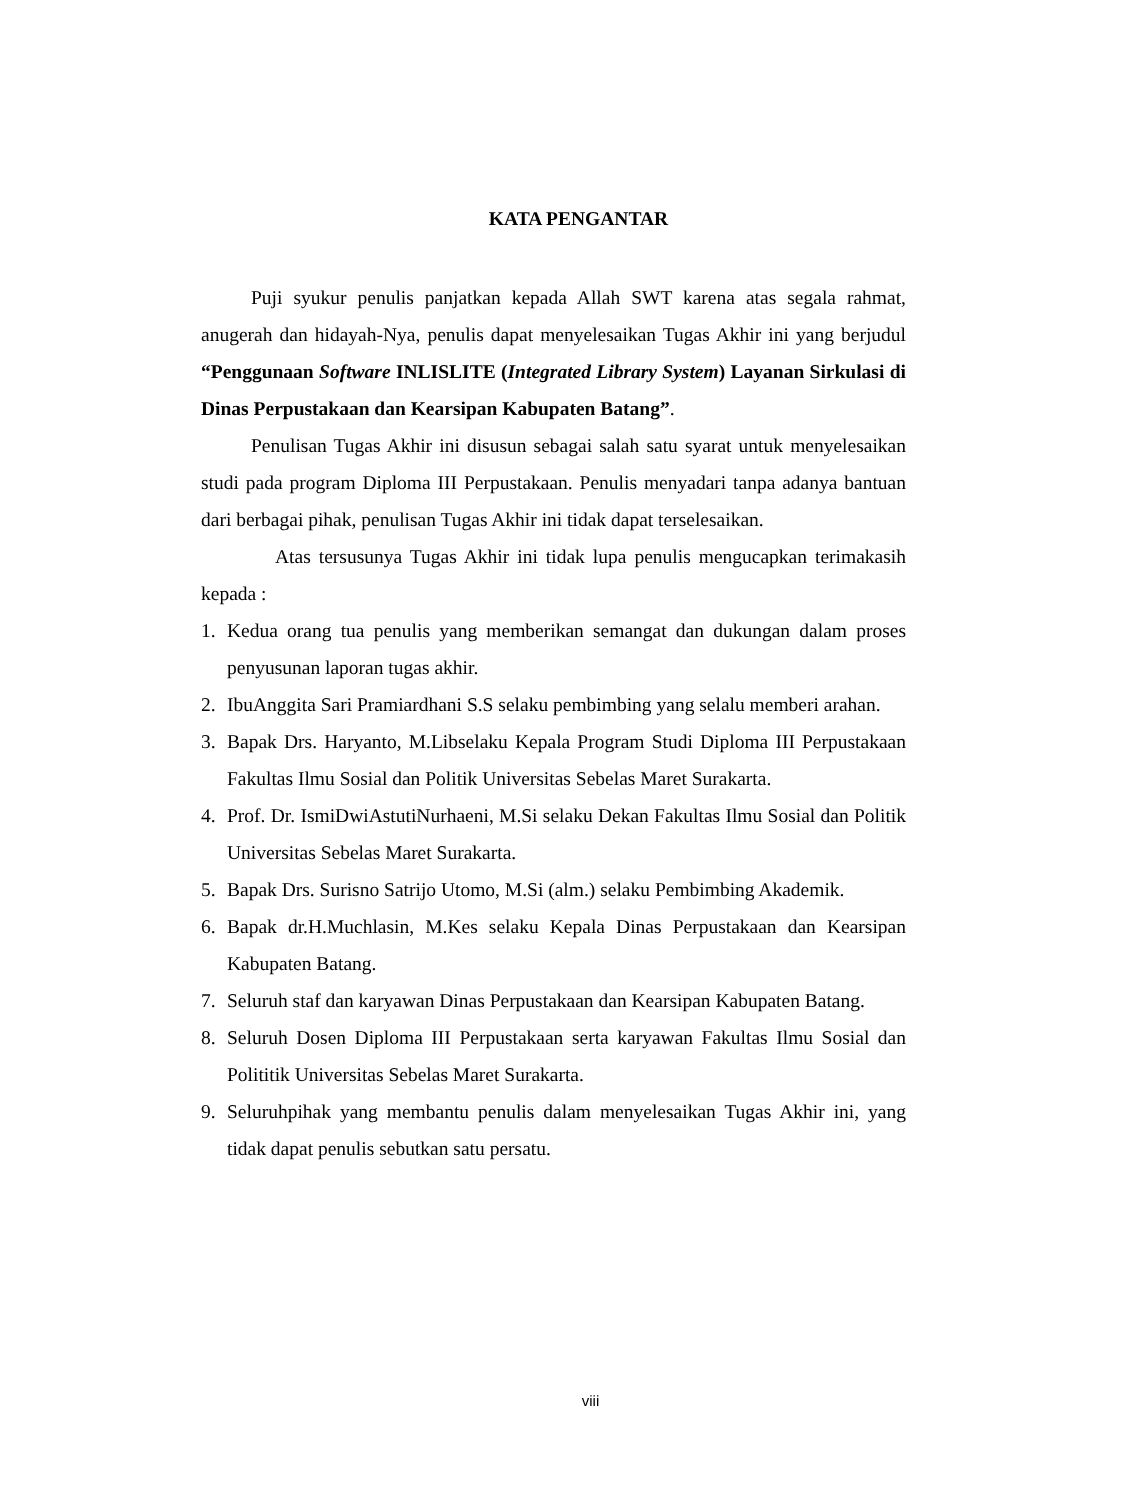KATA PENGANTAR
Puji syukur penulis panjatkan kepada Allah SWT karena atas segala rahmat, anugerah dan hidayah-Nya, penulis dapat menyelesaikan Tugas Akhir ini yang berjudul “Penggunaan Software INLISLITE (Integrated Library System) Layanan Sirkulasi di Dinas Perpustakaan dan Kearsipan Kabupaten Batang”.
Penulisan Tugas Akhir ini disusun sebagai salah satu syarat untuk menyelesaikan studi pada program Diploma III Perpustakaan. Penulis menyadari tanpa adanya bantuan dari berbagai pihak, penulisan Tugas Akhir ini tidak dapat terselesaikan.
Atas tersusunya Tugas Akhir ini tidak lupa penulis mengucapkan terimakasih kepada :
1. Kedua orang tua penulis yang memberikan semangat dan dukungan dalam proses penyusunan laporan tugas akhir.
2. IbuAnggita Sari Pramiardhani S.S selaku pembimbing yang selalu memberi arahan.
3. Bapak Drs. Haryanto, M.Libselaku Kepala Program Studi Diploma III Perpustakaan Fakultas Ilmu Sosial dan Politik Universitas Sebelas Maret Surakarta.
4. Prof. Dr. IsmiDwiAstutiNurhaeni, M.Si selaku Dekan Fakultas Ilmu Sosial dan Politik Universitas Sebelas Maret Surakarta.
5. Bapak Drs. Surisno Satrijo Utomo, M.Si (alm.) selaku Pembimbing Akademik.
6. Bapak dr.H.Muchlasin, M.Kes selaku Kepala Dinas Perpustakaan dan Kearsipan Kabupaten Batang.
7. Seluruh staf dan karyawan Dinas Perpustakaan dan Kearsipan Kabupaten Batang.
8. Seluruh Dosen Diploma III Perpustakaan serta karyawan Fakultas Ilmu Sosial dan Polititik Universitas Sebelas Maret Surakarta.
9. Seluruhpihak yang membantu penulis dalam menyelesaikan Tugas Akhir ini, yang tidak dapat penulis sebutkan satu persatu.
viii